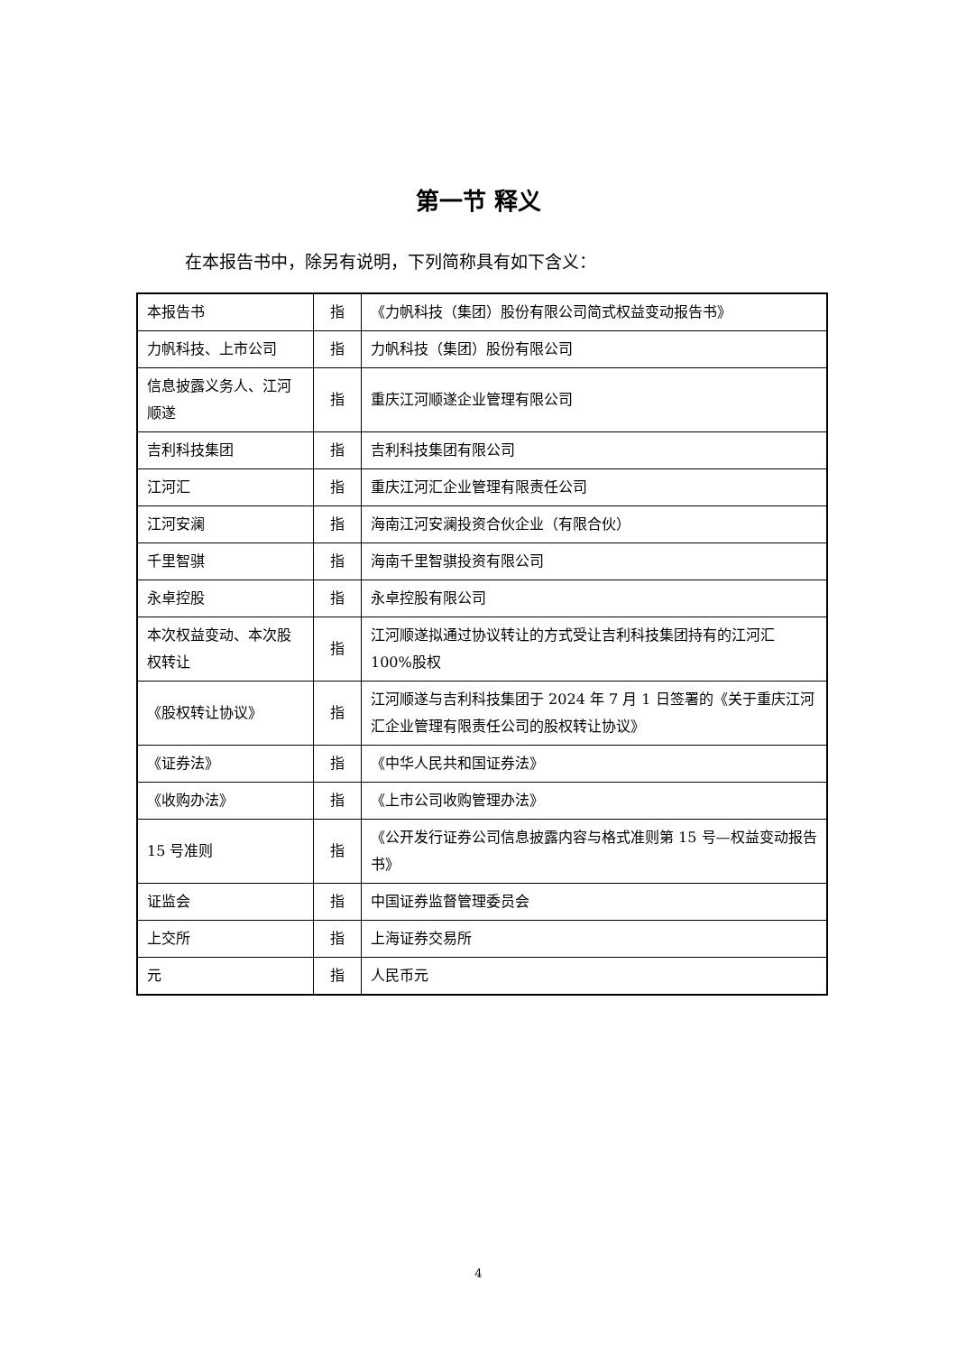第一节 释义
在本报告书中，除另有说明，下列简称具有如下含义：
| 本报告书 | 指 | 《力帆科技（集团）股份有限公司简式权益变动报告书》 |
| 力帆科技、上市公司 | 指 | 力帆科技（集团）股份有限公司 |
| 信息披露义务人、江河顺遂 | 指 | 重庆江河顺遂企业管理有限公司 |
| 吉利科技集团 | 指 | 吉利科技集团有限公司 |
| 江河汇 | 指 | 重庆江河汇企业管理有限责任公司 |
| 江河安澜 | 指 | 海南江河安澜投资合伙企业（有限合伙） |
| 千里智骐 | 指 | 海南千里智骐投资有限公司 |
| 永卓控股 | 指 | 永卓控股有限公司 |
| 本次权益变动、本次股权转让 | 指 | 江河顺遂拟通过协议转让的方式受让吉利科技集团持有的江河汇 100%股权 |
| 《股权转让协议》 | 指 | 江河顺遂与吉利科技集团于 2024 年 7 月 1 日签署的《关于重庆江河汇企业管理有限责任公司的股权转让协议》 |
| 《证券法》 | 指 | 《中华人民共和国证券法》 |
| 《收购办法》 | 指 | 《上市公司收购管理办法》 |
| 15 号准则 | 指 | 《公开发行证券公司信息披露内容与格式准则第 15 号—权益变动报告书》 |
| 证监会 | 指 | 中国证券监督管理委员会 |
| 上交所 | 指 | 上海证券交易所 |
| 元 | 指 | 人民币元 |
4